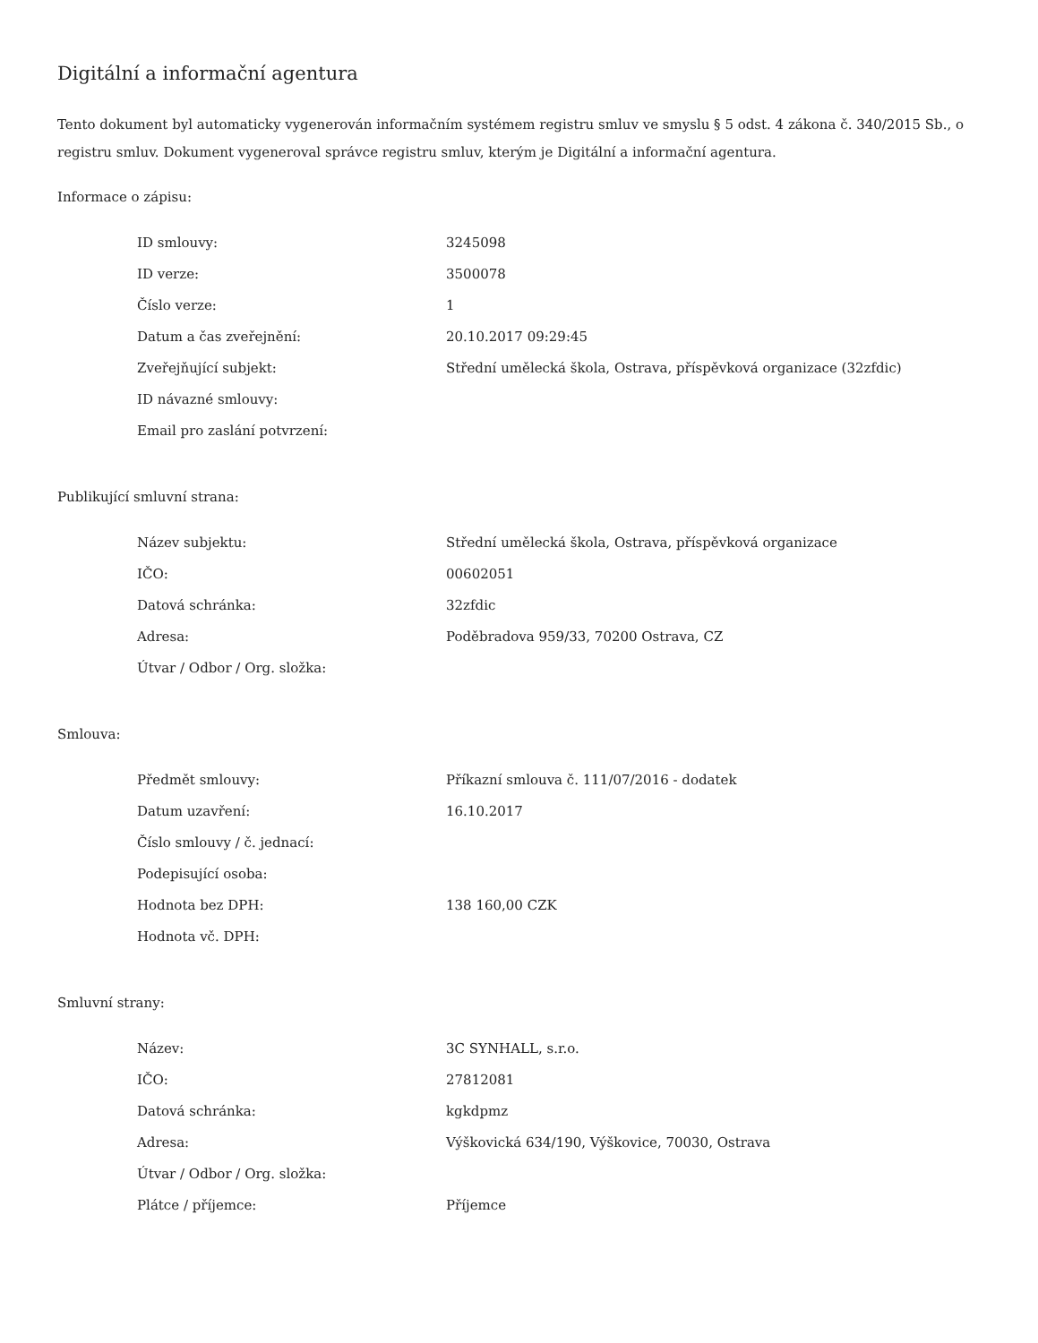Digitální a informační agentura
Tento dokument byl automaticky vygenerován informačním systémem registru smluv ve smyslu § 5 odst. 4 zákona č. 340/2015 Sb., o registru smluv. Dokument vygeneroval správce registru smluv, kterým je Digitální a informační agentura.
Informace o zápisu:
| ID smlouvy: | 3245098 |
| ID verze: | 3500078 |
| Číslo verze: | 1 |
| Datum a čas zveřejnění: | 20.10.2017 09:29:45 |
| Zveřejňující subjekt: | Střední umělecká škola, Ostrava, příspěvková organizace (32zfdic) |
| ID návazné smlouvy: | |
| Email pro zaslání potvrzení: | |
Publikující smluvní strana:
| Název subjektu: | Střední umělecká škola, Ostrava, příspěvková organizace |
| IČO: | 00602051 |
| Datová schránka: | 32zfdic |
| Adresa: | Poděbradova 959/33, 70200 Ostrava, CZ |
| Útvar / Odbor / Org. složka: | |
Smlouva:
| Předmět smlouvy: | Příkazní smlouva č. 111/07/2016 - dodatek |
| Datum uzavření: | 16.10.2017 |
| Číslo smlouvy / č. jednací: | |
| Podepisující osoba: | |
| Hodnota bez DPH: | 138 160,00 CZK |
| Hodnota vč. DPH: | |
Smluvní strany:
| Název: | 3C SYNHALL, s.r.o. |
| IČO: | 27812081 |
| Datová schránka: | kgkdpmz |
| Adresa: | Výškovická 634/190, Výškovice, 70030, Ostrava |
| Útvar / Odbor / Org. složka: | |
| Plátce / příjemce: | Příjemce |